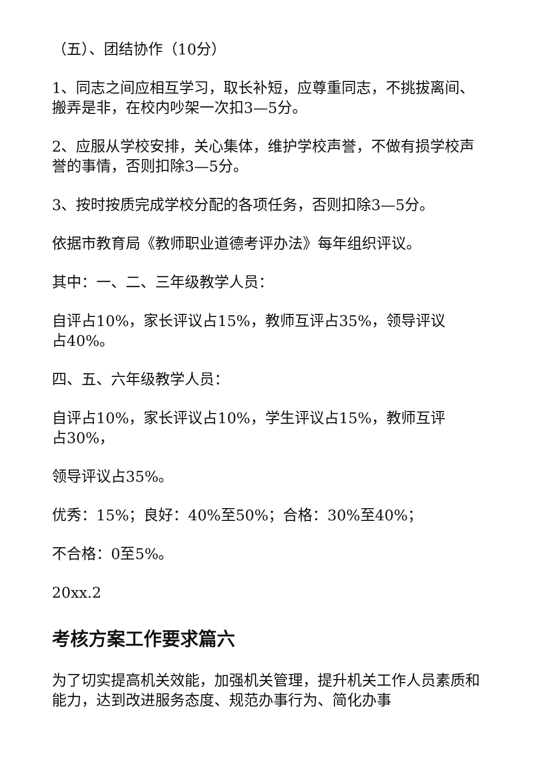（五）、团结协作（10分）
1、同志之间应相互学习，取长补短，应尊重同志，不挑拔离间、搬弄是非，在校内吵架一次扣3—5分。
2、应服从学校安排，关心集体，维护学校声誉，不做有损学校声誉的事情，否则扣除3—5分。
3、按时按质完成学校分配的各项任务，否则扣除3—5分。
依据市教育局《教师职业道德考评办法》每年组织评议。
其中：一、二、三年级教学人员：
自评占10%，家长评议占15%，教师互评占35%，领导评议占40%。
四、五、六年级教学人员：
自评占10%，家长评议占10%，学生评议占15%，教师互评占30%，
领导评议占35%。
优秀：15%；良好：40%至50%；合格：30%至40%；
不合格：0至5%。
20xx.2
考核方案工作要求篇六
为了切实提高机关效能，加强机关管理，提升机关工作人员素质和能力，达到改进服务态度、规范办事行为、简化办事